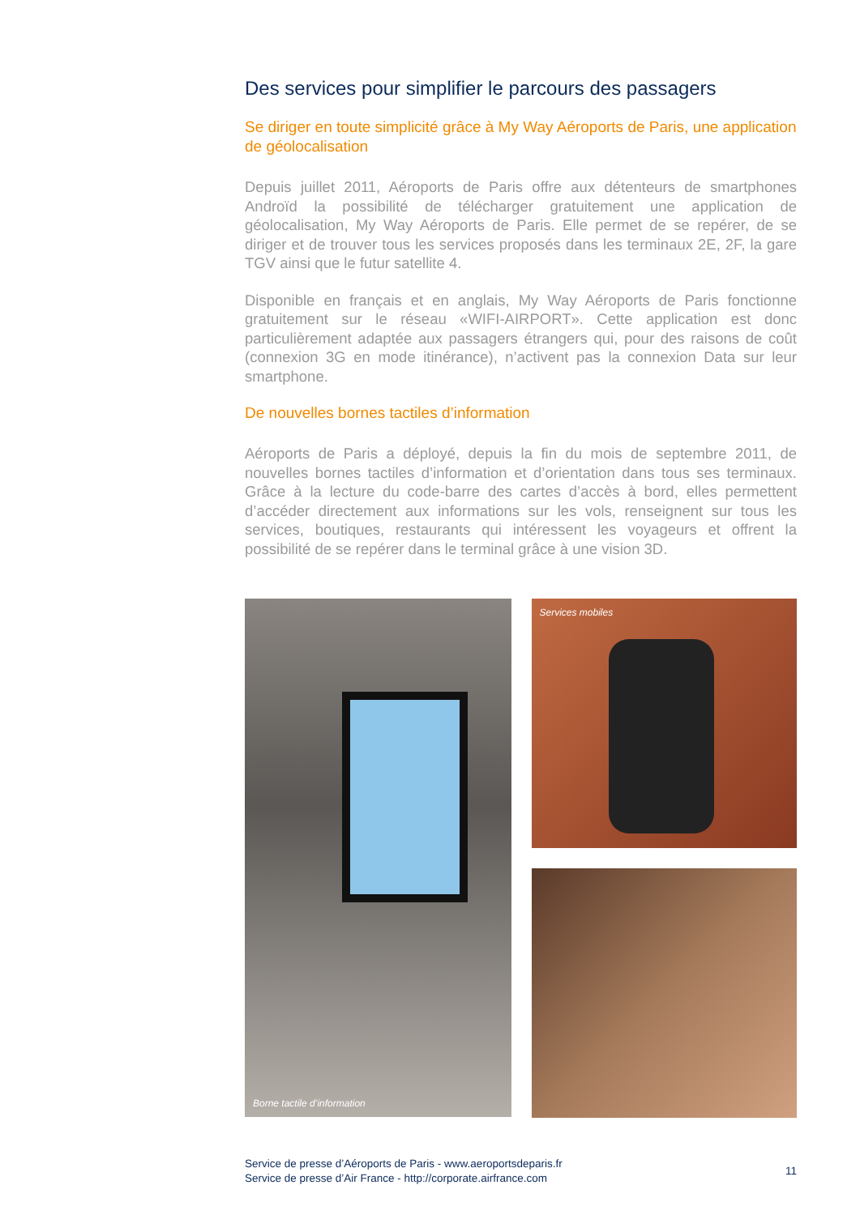Des services pour simplifier le parcours des passagers
Se diriger en toute simplicité grâce à My Way Aéroports de Paris, une application de géolocalisation
Depuis juillet 2011, Aéroports de Paris offre aux détenteurs de smartphones Androïd la possibilité de télécharger gratuitement une application de géolocalisation, My Way Aéroports de Paris. Elle permet de se repérer, de se diriger et de trouver tous les services proposés dans les terminaux 2E, 2F, la gare TGV ainsi que le futur satellite 4.
Disponible en français et en anglais, My Way Aéroports de Paris fonctionne gratuitement sur le réseau «WIFI-AIRPORT». Cette application est donc particulièrement adaptée aux passagers étrangers qui, pour des raisons de coût (connexion 3G en mode itinérance), n’activent pas la connexion Data sur leur smartphone.
De nouvelles bornes tactiles d’information
Aéroports de Paris a déployé, depuis la fin du mois de septembre 2011, de nouvelles bornes tactiles d’information et d’orientation dans tous ses terminaux. Grâce à la lecture du code-barre des cartes d’accès à bord, elles permettent d’accéder directement aux informations sur les vols, renseignent sur tous les services, boutiques, restaurants qui intéressent les voyageurs et offrent la possibilité de se repérer dans le terminal grâce à une vision 3D.
Borne tactile d’information
Services mobiles
Service de presse d’Aéroports de Paris - www.aeroportsdeparis.fr
Service de presse d’Air France - http://corporate.airfrance.com
11